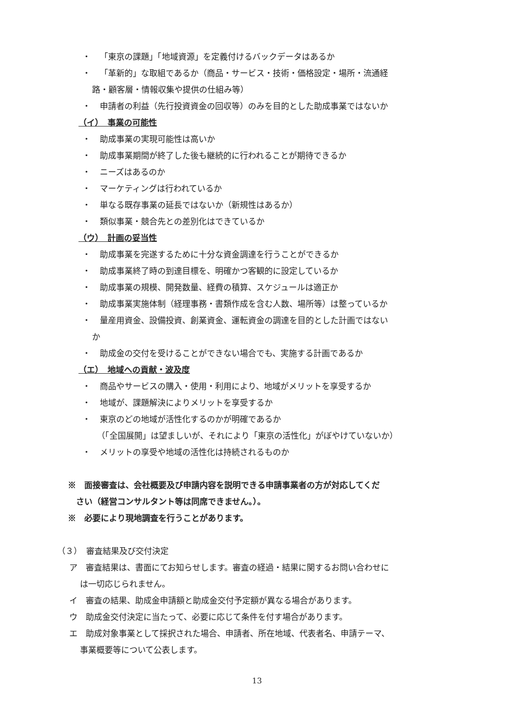・ 「東京の課題」「地域資源」を定義付けるバックデータはあるか
・ 「革新的」な取組であるか（商品・サービス・技術・価格設定・場所・流通経
路・顧客層・情報収集や提供の仕組み等）
・ 申請者の利益（先行投資資金の回収等）のみを目的とした助成事業ではないか
（イ）　事業の可能性
・ 助成事業の実現可能性は高いか
・ 助成事業期間が終了した後も継続的に行われることが期待できるか
・ ニーズはあるのか
・ マーケティングは行われているか
・ 単なる既存事業の延長ではないか（新規性はあるか）
・ 類似事業・競合先との差別化はできているか
（ウ）　計画の妥当性
・ 助成事業を完遂するために十分な資金調達を行うことができるか
・ 助成事業終了時の到達目標を、明確かつ客観的に設定しているか
・ 助成事業の規模、開発数量、経費の積算、スケジュールは適正か
・ 助成事業実施体制（経理事務・書類作成を含む人数、場所等）は整っているか
・ 量産用資金、設備投資、創業資金、運転資金の調達を目的とした計画ではない
か
・ 助成金の交付を受けることができない場合でも、実施する計画であるか
（エ）　地域への貢献・波及度
・ 商品やサービスの購入・使用・利用により、地域がメリットを享受するか
・ 地域が、課題解決によりメリットを享受するか
・ 東京のどの地域が活性化するのかが明確であるか
（「全国展開」は望ましいが、それにより「東京の活性化」がぼやけていないか）
・ メリットの享受や地域の活性化は持続されるものか
※　面接審査は、会社概要及び申請内容を説明できる申請事業者の方が対応してくだ
　さい（経営コンサルタント等は同席できません。）。
※　必要により現地調査を行うことがあります。
（３）　審査結果及び交付決定
ア　審査結果は、書面にてお知らせします。審査の経過・結果に関するお問い合わせに
は一切応じられません。
イ　審査の結果、助成金申請額と助成金交付予定額が異なる場合があります。
ウ　助成金交付決定に当たって、必要に応じて条件を付す場合があります。
エ　助成対象事業として採択された場合、申請者、所在地域、代表者名、申請テーマ、
事業概要等について公表します。
13